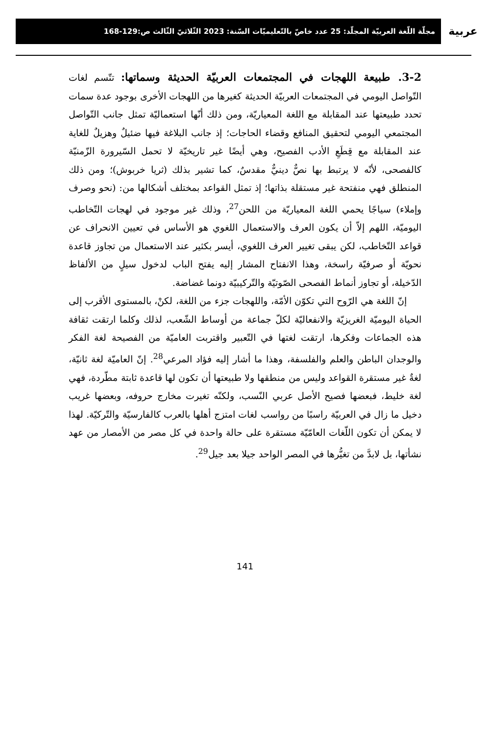مجلّة اللّغة العربيّة المجلّد: 25 عدد خاصّ بالتّعليميّات السّنة: 2023 الثّلاثيّ الثّالث ص:129-168
عربية
3-2. طبيعة اللهجات في المجتمعات العربيّة الحديثة وسماتها:
تتّسم لغات التّواصل اليومي في المجتمعات العربيّة الحديثة كغيرها من اللهجات الأخرى بوجود عدة سمات تحدد طبيعتها عند المقابلة مع اللغة المعياريّة، ومن ذلك أنّها استعماليّة تمثل جانب التّواصل المجتمعي اليومي لتحقيق المنافع وقضاء الحاجات؛ إذ جانب البلاغة فيها ضئيلٌ وهزيلٌ للغاية عند المقابلة مع قِطَعِ الأدب الفصيح، وهي أيضًا غير تاريخيّة لا تحمل السّيرورة الزّمنيّة كالفصحى، لأنّه لا يرتبط بها نصٌّ دينيٌّ مقدسٌ، كما تشير بذلك (ثريا خربوش)؛ ومن ذلك المنطلق فهي منفتحة غير مستقلة بذاتها؛ إذ تمثل القواعد بمختلف أشكالها من: (نحو وصرف وإملاء) سياجًا يحمي اللغة المعياريّة من اللحن<sup>27</sup>، وذلك غير موجود في لهجات التّخاطب اليوميّة، اللهم إلاّ أن يكون العرف والاستعمال اللغوي هو الأساس في تعيين الانحراف عن قواعد التّخاطب، لكن يبقى تغيير العرف اللغوي، أيسر بكثير عند الاستعمال من تجاوز قاعدة نحويّة أو صرفيّة راسخة، وهذا الانفتاح المشار إليه يفتح الباب لدخول سيلٍ من الألفاظ الدّخيلة، أو تجاوز أنماط الفصحى الصّوتيّة والتّركيبيّة دونما غضاضة.
إنّ اللغة هي الرّوح التي تكوّن الأمّة، واللهجات جزء من اللغة، لكنْ، بالمستوى الأقرب إلى الحياة اليوميّة الغريزيّة والانفعاليّة لكلّ جماعة من أوساط الشّعب، لذلك وكلما ارتقت ثقافة هذه الجماعات وفكرها، ارتقت لغتها في التّعبير واقتربت العاميّة من الفصيحة لغة الفكر والوجدان الباطن والعلم والفلسفة، وهذا ما أشار إليه فؤاد المرعي<sup>28</sup>. إنّ العاميّة لغة ثانيّة، لغةٌ غير مستقرة القواعد وليس من منطقها ولا طبيعتها أن تكون لها قاعدة ثابتة مطّردة، فهي لغة خليط، فبعضها فصيح الأصل عربي النّسب، ولكنّه تغيرت مخارج حروفه، وبعضها غريب دخيل ما زال في العربيّة راسبًا من رواسب لغات امتزج أهلها بالعرب كالفارسيّة والتّركيّة. لهذا لا يمكن أن تكون اللّغات العامّيّة مستقرة على حالة واحدة في كل مصر من الأمصار من عهد نشأتها، بل لابدَّ من تغيُّرها في المصر الواحد جيلا بعد جيل<sup>29</sup>.
141